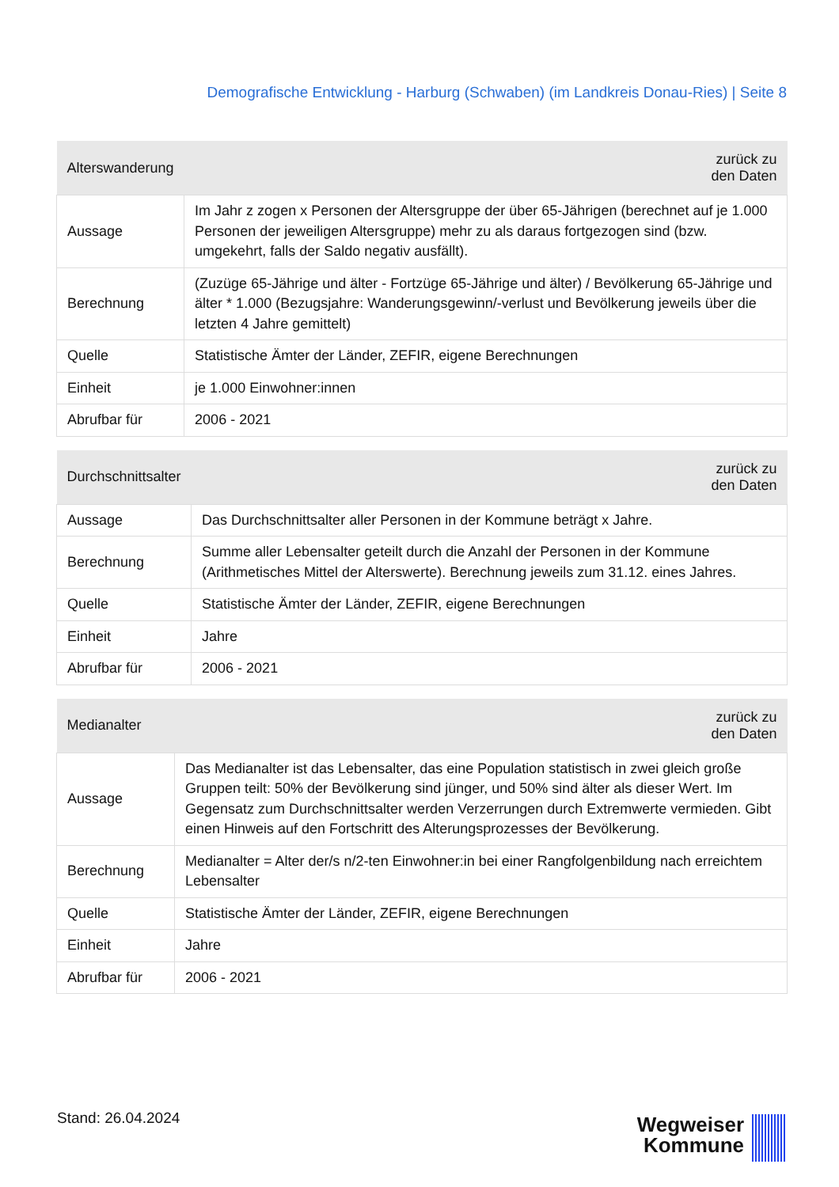Demografische Entwicklung - Harburg (Schwaben) (im Landkreis Donau-Ries) | Seite 8
| Alterswanderung | zurück zu den Daten |
| --- | --- |
| Aussage | Im Jahr z zogen x Personen der Altersgruppe der über 65-Jährigen (berechnet auf je 1.000 Personen der jeweiligen Altersgruppe) mehr zu als daraus fortgezogen sind (bzw. umgekehrt, falls der Saldo negativ ausfällt). |
| Berechnung | (Zuzüge 65-Jährige und älter - Fortzüge 65-Jährige und älter) / Bevölkerung 65-Jährige und älter * 1.000 (Bezugsjahre: Wanderungsgewinn/-verlust und Bevölkerung jeweils über die letzten 4 Jahre gemittelt) |
| Quelle | Statistische Ämter der Länder, ZEFIR, eigene Berechnungen |
| Einheit | je 1.000 Einwohner:innen |
| Abrufbar für | 2006 - 2021 |
| Durchschnittsalter | zurück zu den Daten |
| --- | --- |
| Aussage | Das Durchschnittsalter aller Personen in der Kommune beträgt x Jahre. |
| Berechnung | Summe aller Lebensalter geteilt durch die Anzahl der Personen in der Kommune (Arithmetisches Mittel der Alterswerte). Berechnung jeweils zum 31.12. eines Jahres. |
| Quelle | Statistische Ämter der Länder, ZEFIR, eigene Berechnungen |
| Einheit | Jahre |
| Abrufbar für | 2006 - 2021 |
| Medianalter | zurück zu den Daten |
| --- | --- |
| Aussage | Das Medianalter ist das Lebensalter, das eine Population statistisch in zwei gleich große Gruppen teilt: 50% der Bevölkerung sind jünger, und 50% sind älter als dieser Wert. Im Gegensatz zum Durchschnittsalter werden Verzerrungen durch Extremwerte vermieden. Gibt einen Hinweis auf den Fortschritt des Alterungsprozesses der Bevölkerung. |
| Berechnung | Medianalter = Alter der/s n/2-ten Einwohner:in bei einer Rangfolgenbildung nach erreichtem Lebensalter |
| Quelle | Statistische Ämter der Länder, ZEFIR, eigene Berechnungen |
| Einheit | Jahre |
| Abrufbar für | 2006 - 2021 |
Stand: 26.04.2024
Wegweiser
Kommune